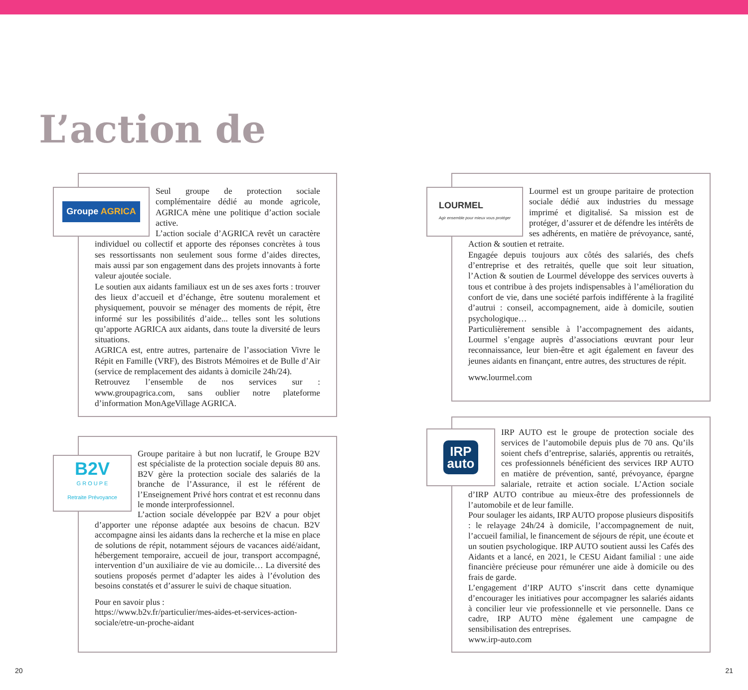L’action de
Groupe AGRICA
Seul groupe de protection sociale complémentaire dédié au monde agricole, AGRICA mène une politique d’action sociale active.
L’action sociale d’AGRICA revêt un caractère individuel ou collectif et apporte des réponses concrètes à tous ses ressortissants non seulement sous forme d’aides directes, mais aussi par son engagement dans des projets innovants à forte valeur ajoutée sociale.
Le soutien aux aidants familiaux est un de ses axes forts : trouver des lieux d’accueil et d’échange, être soutenu moralement et physiquement, pouvoir se ménager des moments de répit, être informé sur les possibilités d’aide... telles sont les solutions qu’apporte AGRICA aux aidants, dans toute la diversité de leurs situations.
AGRICA est, entre autres, partenaire de l’association Vivre le Répit en Famille (VRF), des Bistrots Mémoires et de Bulle d’Air (service de remplacement des aidants à domicile 24h/24).
Retrouvez l’ensemble de nos services sur : www.groupagrica.com, sans oublier notre plateforme d’information MonAgeVillage AGRICA.
LOURMEL
Agir ensemble pour mieux vous protéger
Lourmel est un groupe paritaire de protection sociale dédié aux industries du message imprimé et digitalisé. Sa mission est de protéger, d’assurer et de défendre les intérêts de ses adhérents, en matière de prévoyance, santé, Action & soutien et retraite.
Engagée depuis toujours aux côtés des salariés, des chefs d’entreprise et des retraités, quelle que soit leur situation, l’Action & soutien de Lourmel développe des services ouverts à tous et contribue à des projets indispensables à l’amélioration du confort de vie, dans une société parfois indifférente à la fragilité d’autrui : conseil, accompagnement, aide à domicile, soutien psychologique…
Particulièrement sensible à l’accompagnement des aidants, Lourmel s’engage auprès d’associations œuvrant pour leur reconnaissance, leur bien-être et agit également en faveur des jeunes aidants en finançant, entre autres, des structures de répit.
www.lourmel.com
B2V
G R O U P E
Retraite Prévoyance
Groupe paritaire à but non lucratif, le Groupe B2V est spécialiste de la protection sociale depuis 80 ans. B2V gère la protection sociale des salariés de la branche de l’Assurance, il est le référent de l’Enseignement Privé hors contrat et est reconnu dans le monde interprofessionnel.
L’action sociale développée par B2V a pour objet d’apporter une réponse adaptée aux besoins de chacun. B2V accompagne ainsi les aidants dans la recherche et la mise en place de solutions de répit, notamment séjours de vacances aidé/aidant, hébergement temporaire, accueil de jour, transport accompagné, intervention d’un auxiliaire de vie au domicile… La diversité des soutiens proposés permet d’adapter les aides à l’évolution des besoins constatés et d’assurer le suivi de chaque situation.
Pour en savoir plus :
https://www.b2v.fr/particulier/mes-aides-et-services-action-sociale/etre-un-proche-aidant
IRP
auto
IRP AUTO est le groupe de protection sociale des services de l’automobile depuis plus de 70 ans. Qu’ils soient chefs d’entreprise, salariés, apprentis ou retraités, ces professionnels bénéficient des services IRP AUTO en matière de prévention, santé, prévoyance, épargne salariale, retraite et action sociale. L’Action sociale d’IRP AUTO contribue au mieux-être des professionnels de l’automobile et de leur famille.
Pour soulager les aidants, IRP AUTO propose plusieurs dispositifs : le relayage 24h/24 à domicile, l’accompagnement de nuit, l’accueil familial, le financement de séjours de répit, une écoute et un soutien psychologique. IRP AUTO soutient aussi les Cafés des Aidants et a lancé, en 2021, le CESU Aidant familial : une aide financière précieuse pour rémunérer une aide à domicile ou des frais de garde.
L’engagement d’IRP AUTO s’inscrit dans cette dynamique d’encourager les initiatives pour accompagner les salariés aidants à concilier leur vie professionnelle et vie personnelle. Dans ce cadre, IRP AUTO mène également une campagne de sensibilisation des entreprises.
www.irp-auto.com
20 21